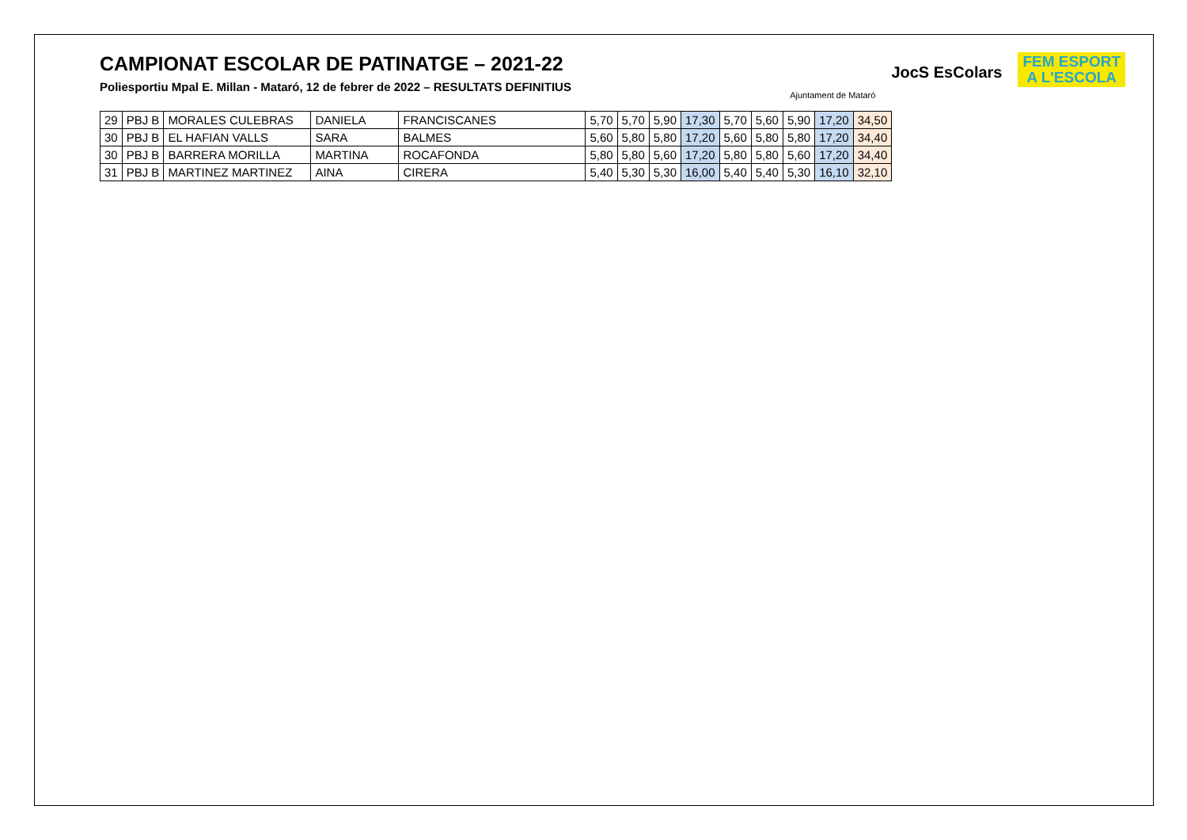CAMPIONAT ESCOLAR DE PATINATGE – 2021-22
Poliesportiu Mpal E. Millan - Mataró, 12 de febrer de 2022 – RESULTATS DEFINITIUS
Ajuntament de Mataró
JocS EsColars
FEM ESPORT
A L'ESCOLA
| 29 | PBJ B | MORALES CULEBRAS | DANIELA | FRANCISCANES | 5,70 | 5,70 | 5,90 | 17,30 | 5,70 | 5,60 | 5,90 | 17,20 | 34,50 |
| 30 | PBJ B | EL HAFIAN VALLS | SARA | BALMES | 5,60 | 5,80 | 5,80 | 17,20 | 5,60 | 5,80 | 5,80 | 17,20 | 34,40 |
| 30 | PBJ B | BARRERA MORILLA | MARTINA | ROCAFONDA | 5,80 | 5,80 | 5,60 | 17,20 | 5,80 | 5,80 | 5,60 | 17,20 | 34,40 |
| 31 | PBJ B | MARTINEZ MARTINEZ | AINA | CIRERA | 5,40 | 5,30 | 5,30 | 16,00 | 5,40 | 5,40 | 5,30 | 16,10 | 32,10 |